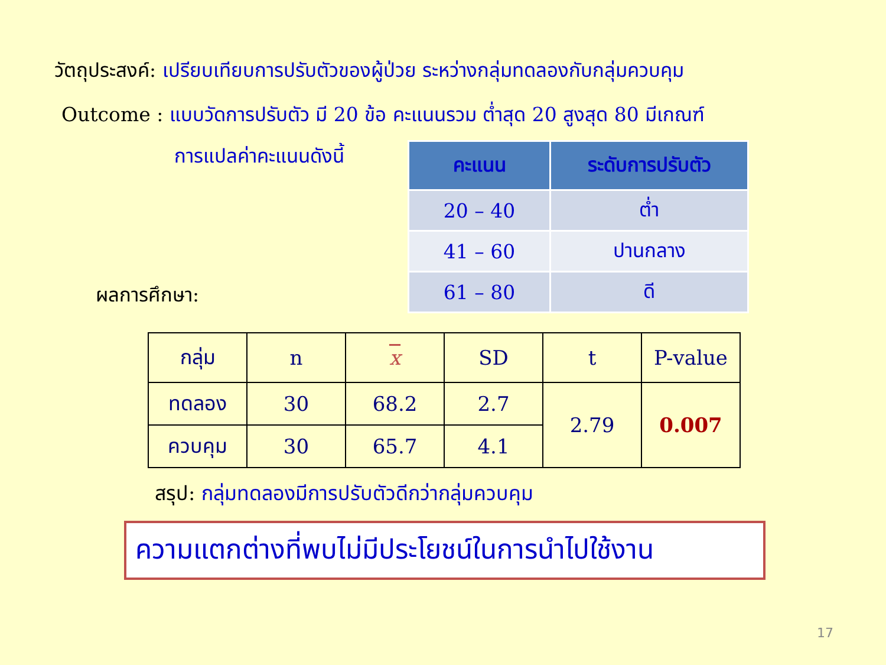วัตถุประสงค์: เปรียบเทียบการปรับตัวของผู้ป่วย ระหว่างกลุ่มทดลองกับกลุ่มควบคุม
Outcome : แบบวัดการปรับตัว มี 20 ข้อ คะแนนรวม ต่ำสุด 20 สูงสุด 80 มีเกณฑ์
การแปลค่าคะแนนดังนี้
| คะแนน | ระดับการปรับตัว |
| --- | --- |
| 20 – 40 | ต่ำ |
| 41 – 60 | ปานกลาง |
| 61 – 80 | ดี |
ผลการศึกษา:
| กลุ่ม | n | x | SD | t | P-value |
| ทดลอง | 30 | 68.2 | 2.7 | 2.79 | 0.007 |
| ควบคุม | 30 | 65.7 | 4.1 | | |
สรุป: กลุ่มทดลองมีการปรับตัวดีกว่ากลุ่มควบคุม
ความแตกต่างที่พบไม่มีประโยชน์ในการนำไปใช้งาน
17